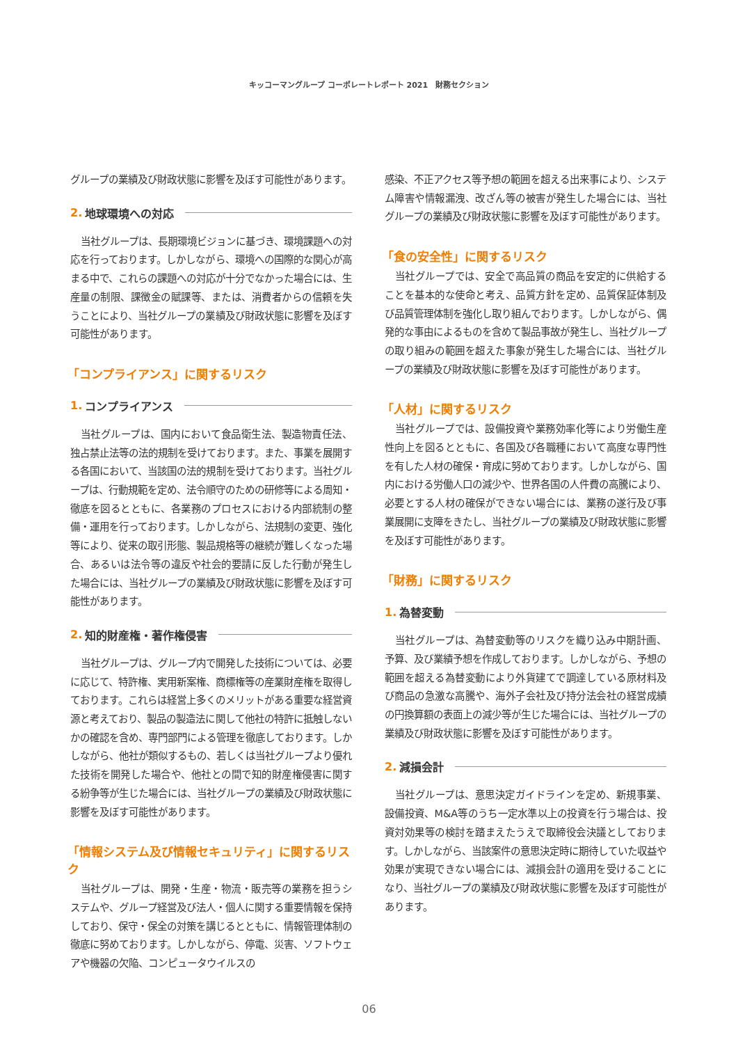キッコーマングループ コーポレートレポート 2021　財務セクション
グループの業績及び財政状態に影響を及ぼす可能性があります。
2. 地球環境への対応
当社グループは、長期環境ビジョンに基づき、環境課題への対応を行っております。しかしながら、環境への国際的な関心が高まる中で、これらの課題への対応が十分でなかった場合には、生産量の制限、課徴金の賦課等、または、消費者からの信頼を失うことにより、当社グループの業績及び財政状態に影響を及ぼす可能性があります。
「コンプライアンス」に関するリスク
1. コンプライアンス
当社グループは、国内において食品衛生法、製造物責任法、独占禁止法等の法的規制を受けております。また、事業を展開する各国において、当該国の法的規制を受けております。当社グループは、行動規範を定め、法令順守のための研修等による周知・徹底を図るとともに、各業務のプロセスにおける内部統制の整備・運用を行っております。しかしながら、法規制の変更、強化等により、従来の取引形態、製品規格等の継続が難しくなった場合、あるいは法令等の違反や社会的要請に反した行動が発生した場合には、当社グループの業績及び財政状態に影響を及ぼす可能性があります。
2. 知的財産権・著作権侵害
当社グループは、グループ内で開発した技術については、必要に応じて、特許権、実用新案権、商標権等の産業財産権を取得しております。これらは経営上多くのメリットがある重要な経営資源と考えており、製品の製造法に関して他社の特許に抵触しないかの確認を含め、専門部門による管理を徹底しております。しかしながら、他社が類似するもの、若しくは当社グループより優れた技術を開発した場合や、他社との間で知的財産権侵害に関する紛争等が生じた場合には、当社グループの業績及び財政状態に影響を及ぼす可能性があります。
「情報システム及び情報セキュリティ」に関するリスク
当社グループは、開発・生産・物流・販売等の業務を担うシステムや、グループ経営及び法人・個人に関する重要情報を保持しており、保守・保全の対策を講じるとともに、情報管理体制の徹底に努めております。しかしながら、停電、災害、ソフトウェアや機器の欠陥、コンピュータウイルスの
感染、不正アクセス等予想の範囲を超える出来事により、システム障害や情報漏洩、改ざん等の被害が発生した場合には、当社グループの業績及び財政状態に影響を及ぼす可能性があります。
「食の安全性」に関するリスク
当社グループでは、安全で高品質の商品を安定的に供給することを基本的な使命と考え、品質方針を定め、品質保証体制及び品質管理体制を強化し取り組んでおります。しかしながら、偶発的な事由によるものを含めて製品事故が発生し、当社グループの取り組みの範囲を超えた事象が発生した場合には、当社グループの業績及び財政状態に影響を及ぼす可能性があります。
「人材」に関するリスク
当社グループでは、設備投資や業務効率化等により労働生産性向上を図るとともに、各国及び各職種において高度な専門性を有した人材の確保・育成に努めております。しかしながら、国内における労働人口の減少や、世界各国の人件費の高騰により、必要とする人材の確保ができない場合には、業務の遂行及び事業展開に支障をきたし、当社グループの業績及び財政状態に影響を及ぼす可能性があります。
「財務」に関するリスク
1. 為替変動
当社グループは、為替変動等のリスクを織り込み中期計画、予算、及び業績予想を作成しております。しかしながら、予想の範囲を超える為替変動により外貨建てで調達している原材料及び商品の急激な高騰や、海外子会社及び持分法会社の経営成績の円換算額の表面上の減少等が生じた場合には、当社グループの業績及び財政状態に影響を及ぼす可能性があります。
2. 減損会計
当社グループは、意思決定ガイドラインを定め、新規事業、設備投資、M&A等のうち一定水準以上の投資を行う場合は、投資対効果等の検討を踏まえたうえで取締役会決議としております。しかしながら、当該案件の意思決定時に期待していた収益や効果が実現できない場合には、減損会計の適用を受けることになり、当社グループの業績及び財政状態に影響を及ぼす可能性があります。
06